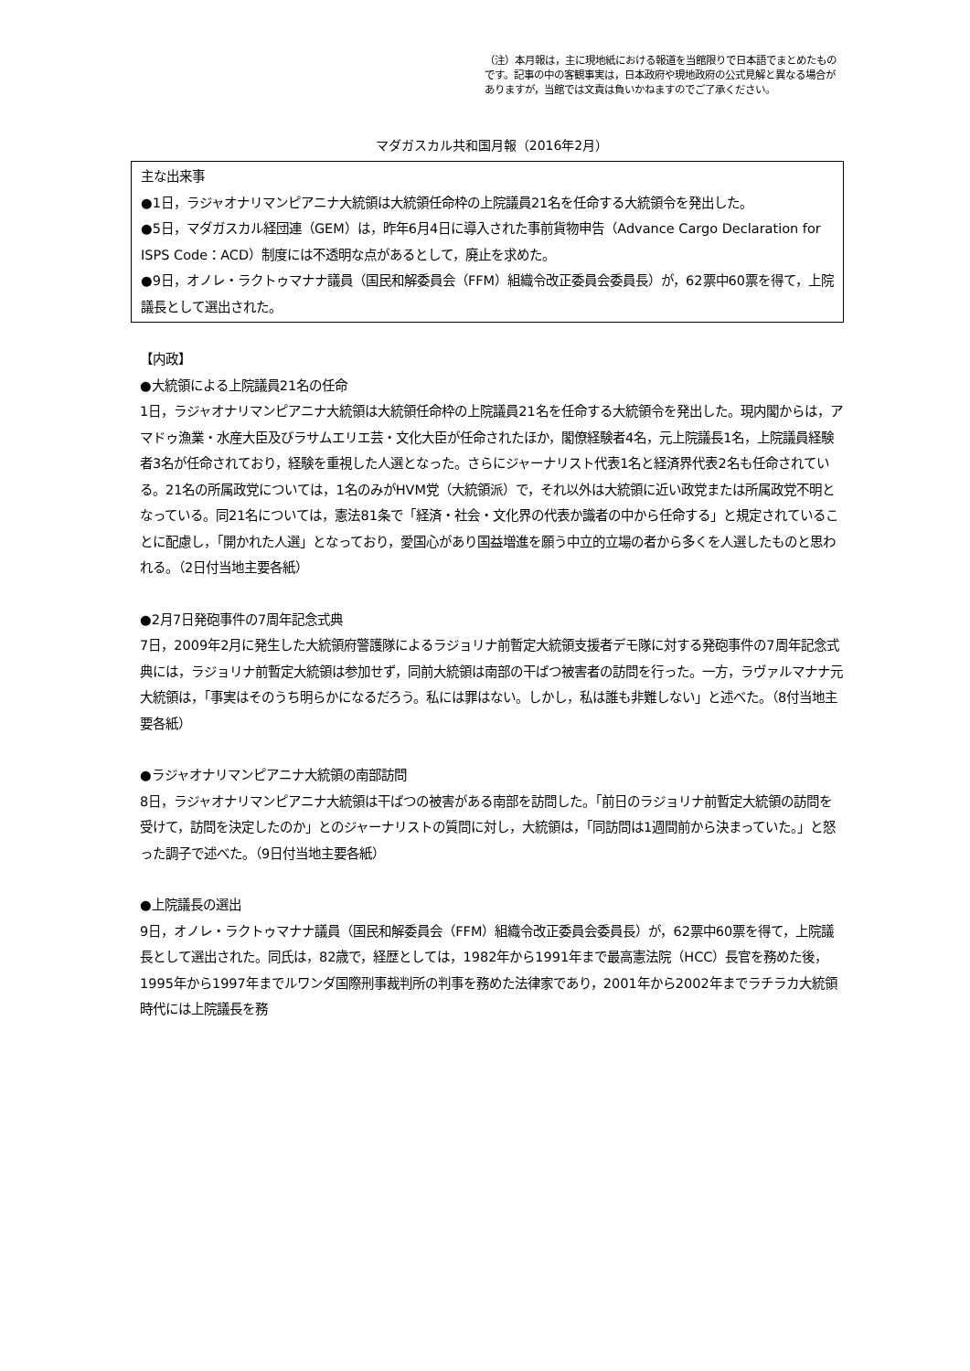（注）本月報は，主に現地紙における報道を当館限りで日本語でまとめたものです。記事の中の客観事実は，日本政府や現地政府の公式見解と異なる場合がありますが，当館では文責は負いかねますのでご了承ください。
マダガスカル共和国月報（2016年2月）
主な出来事
●1日，ラジャオナリマンピアニナ大統領は大統領任命枠の上院議員21名を任命する大統領令を発出した。
●5日，マダガスカル経団連（GEM）は，昨年6月4日に導入された事前貨物申告（Advance Cargo Declaration for ISPS Code：ACD）制度には不透明な点があるとして，廃止を求めた。
●9日，オノレ・ラクトゥマナナ議員（国民和解委員会（FFM）組織令改正委員会委員長）が，62票中60票を得て，上院議長として選出された。
【内政】
●大統領による上院議員21名の任命
1日，ラジャオナリマンピアニナ大統領は大統領任命枠の上院議員21名を任命する大統領令を発出した。現内閣からは，アマドゥ漁業・水産大臣及びラサムエリエ芸・文化大臣が任命されたほか，閣僚経験者4名，元上院議長1名，上院議員経験者3名が任命されており，経験を重視した人選となった。さらにジャーナリスト代表1名と経済界代表2名も任命されている。21名の所属政党については，1名のみがHVM党（大統領派）で，それ以外は大統領に近い政党または所属政党不明となっている。同21名については，憲法81条で「経済・社会・文化界の代表か識者の中から任命する」と規定されていることに配慮し，「開かれた人選」となっており，愛国心があり国益増進を願う中立的立場の者から多くを人選したものと思われる。（2日付当地主要各紙）
●2月7日発砲事件の7周年記念式典
7日，2009年2月に発生した大統領府警護隊によるラジョリナ前暫定大統領支援者デモ隊に対する発砲事件の7周年記念式典には，ラジョリナ前暫定大統領は参加せず，同前大統領は南部の干ばつ被害者の訪問を行った。一方，ラヴァルマナナ元大統領は，「事実はそのうち明らかになるだろう。私には罪はない。しかし，私は誰も非難しない」と述べた。（8付当地主要各紙）
●ラジャオナリマンピアニナ大統領の南部訪問
8日，ラジャオナリマンピアニナ大統領は干ばつの被害がある南部を訪問した。「前日のラジョリナ前暫定大統領の訪問を受けて，訪問を決定したのか」とのジャーナリストの質問に対し，大統領は，「同訪問は1週間前から決まっていた。」と怒った調子で述べた。（9日付当地主要各紙）
●上院議長の選出
9日，オノレ・ラクトゥマナナ議員（国民和解委員会（FFM）組織令改正委員会委員長）が，62票中60票を得て，上院議長として選出された。同氏は，82歳で，経歴としては，1982年から1991年まで最高憲法院（HCC）長官を務めた後，1995年から1997年までルワンダ国際刑事裁判所の判事を務めた法律家であり，2001年から2002年までラチラカ大統領時代には上院議長を務